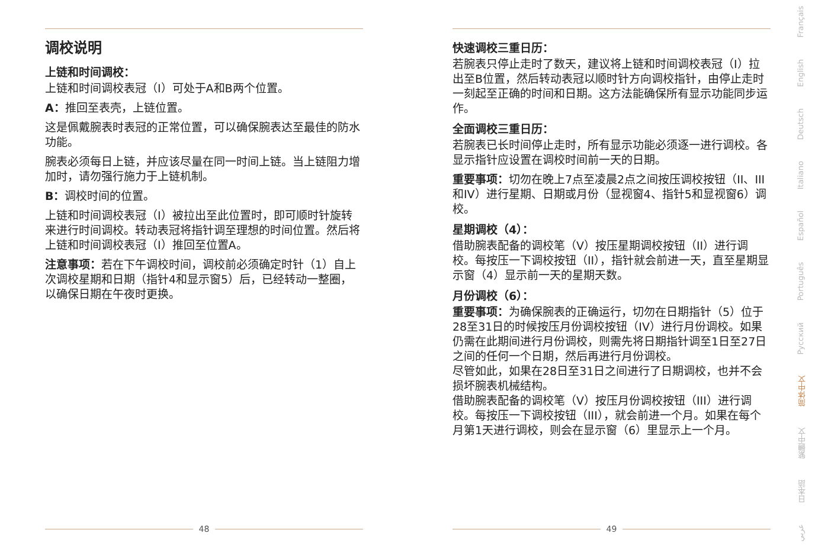调校说明
上链和时间调校：
上链和时间调校表冠（I）可处于A和B两个位置。
A：推回至表壳，上链位置。
这是佩戴腕表时表冠的正常位置，可以确保腕表达至最佳的防水功能。
腕表必须每日上链，并应该尽量在同一时间上链。当上链阻力增加时，请勿强行施力于上链机制。
B：调校时间的位置。
上链和时间调校表冠（I）被拉出至此位置时，即可顺时针旋转来进行时间调校。转动表冠将指针调至理想的时间位置。然后将上链和时间调校表冠（I）推回至位置A。
注意事项：若在下午调校时间，调校前必须确定时针（1）自上次调校星期和日期（指针4和显示窗5）后，已经转动一整圈，以确保日期在午夜时更换。
快速调校三重日历：
若腕表只停止走时了数天，建议将上链和时间调校表冠（I）拉出至B位置，然后转动表冠以顺时针方向调校指针，由停止走时一刻起至正确的时间和日期。这方法能确保所有显示功能同步运作。
全面调校三重日历：
若腕表已长时间停止走时，所有显示功能必须逐一进行调校。各显示指针应设置在调校时间前一天的日期。
重要事项：切勿在晚上7点至凌晨2点之间按压调校按钮（II、III和IV）进行星期、日期或月份（显视窗4、指针5和显视窗6）调校。
星期调校（4）：
借助腕表配备的调校笔（V）按压星期调校按钮（II）进行调校。每按压一下调校按钮（II），指针就会前进一天，直至星期显示窗（4）显示前一天的星期天数。
月份调校（6）：
重要事项：为确保腕表的正确运行，切勿在日期指针（5）位于28至31日的时候按压月份调校按钮（IV）进行月份调校。如果仍需在此期间进行月份调校，则需先将日期指针调至1日至27日之间的任何一个日期，然后再进行月份调校。
尽管如此，如果在28日至31日之间进行了日期调校，也并不会损坏腕表机械结构。
借助腕表配备的调校笔（V）按压月份调校按钮（III）进行调校。每按压一下调校按钮（III），就会前进一个月。如果在每个月第1天进行调校，则会在显示窗（6）里显示上一个月。
48 49
Français
English
Deutsch
Italiano
Español
Português
Русский
简体中文
繁體中文
日本語
عربي